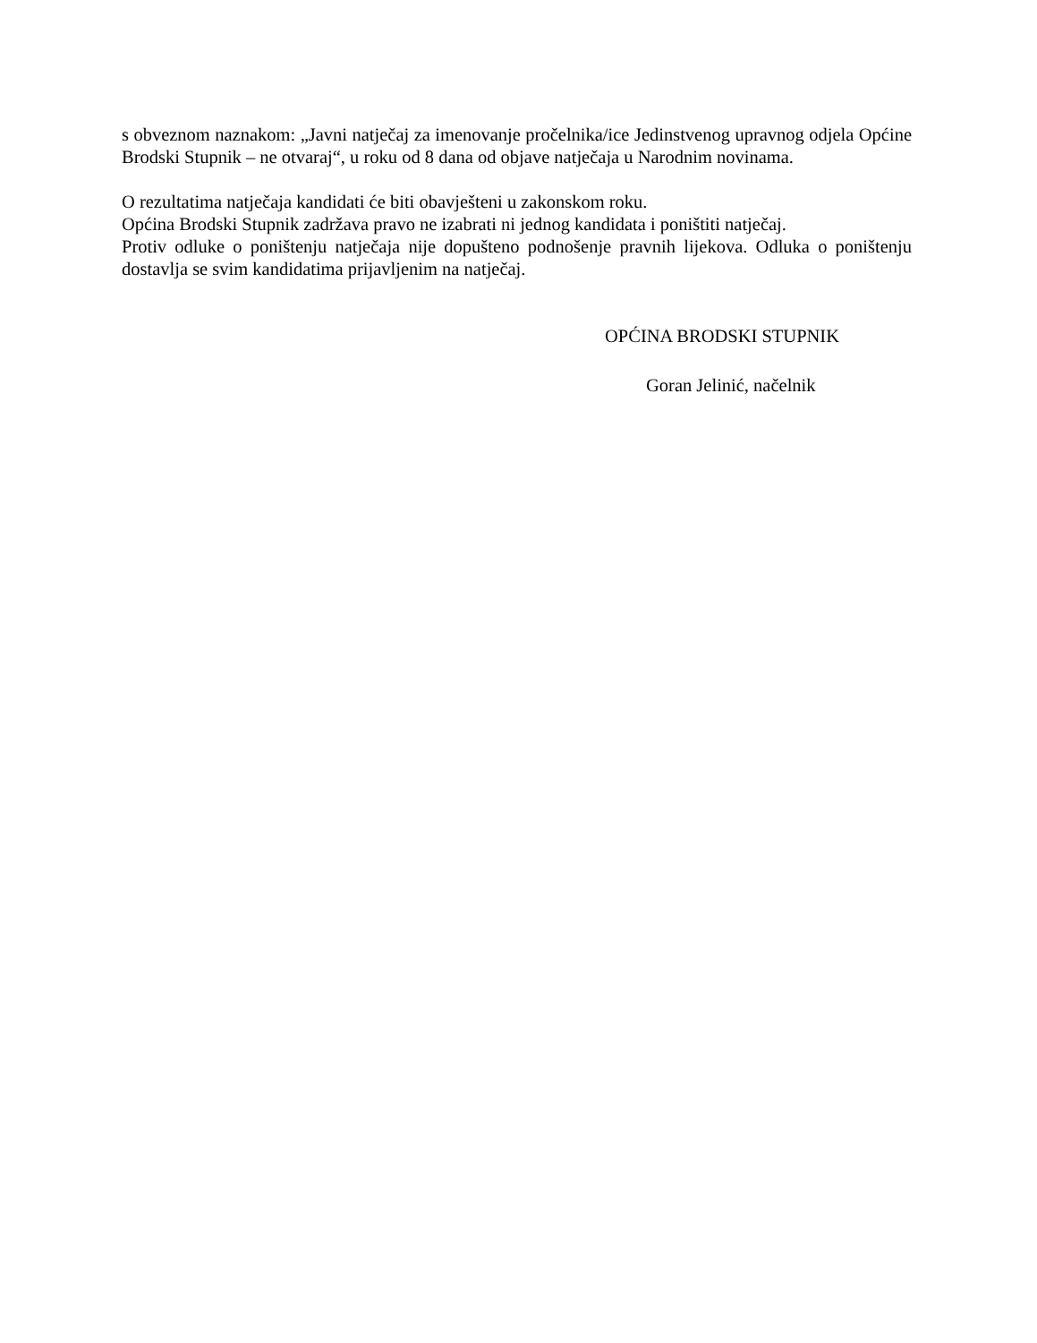s obveznom naznakom: „Javni natječaj za imenovanje pročelnika/ice Jedinstvenog upravnog odjela Općine Brodski Stupnik – ne otvaraj“, u roku od 8 dana od objave natječaja u Narodnim novinama.
O rezultatima natječaja kandidati će biti obavješteni u zakonskom roku.
Općina Brodski Stupnik zadržava pravo ne izabrati ni jednog kandidata i poništiti natječaj.
Protiv odluke o poništenju natječaja nije dopušteno podnošenje pravnih lijekova. Odluka o poništenju dostavlja se svim kandidatima prijavljenim na natječaj.
OPĆINA BRODSKI STUPNIK
Goran Jelinić, načelnik